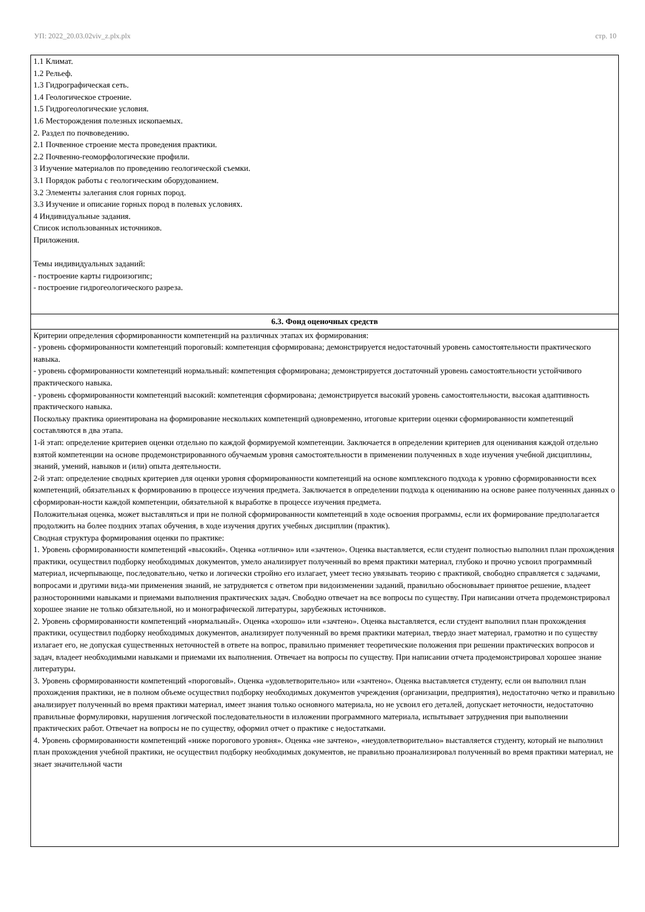УП: 2022_20.03.02viv_z.plx.plx стр. 10
| 1.1 Климат. 1.2 Рельеф. 1.3 Гидрографическая сеть. 1.4 Геологическое строение. 1.5 Гидрогеологические условия. 1.6 Месторождения полезных ископаемых. 2. Раздел по почвоведению. 2.1 Почвенное строение места проведения практики. 2.2 Почвенно-геоморфологические профили. 3 Изучение материалов по проведению геологической съемки. 3.1 Порядок работы с геологическим оборудованием. 3.2 Элементы залегания слоя горных пород. 3.3 Изучение и описание горных пород в полевых условиях. 4 Индивидуальные задания. Список использованных источников. Приложения. Темы индивидуальных заданий: - построение карты гидроизогипс; - построение гидрогеологического разреза. |
| 6.3. Фонд оценочных средств |
| Критерии определения сформированности компетенций на различных этапах их формирования: - уровень сформированности компетенций пороговый: компетенция сформирована; демонстрируется недостаточный уровень самостоятельности практического навыка. - уровень сформированности компетенций нормальный: компетенция сформирована; демонстрируется достаточный уровень самостоятельности устойчивого практического навыка. - уровень сформированности компетенций высокий: компетенция сформирована; демонстрируется высокий уровень самостоятельности, высокая адаптивность практического навыка. Поскольку практика ориентирована на формирование нескольких компетенций одновременно, итоговые критерии оценки сформированности компетенций составляются в два этапа. 1-й этап: определение критериев оценки отдельно по каждой формируемой компетенции. Заключается в определении критериев для оценивания каждой отдельно взятой компетенции на основе продемонстрированного обучаемым уровня самостоятельности в применении полученных в ходе изучения учебной дисциплины, знаний, умений, навыков и (или) опыта деятельности. 2-й этап: определение сводных критериев для оценки уровня сформированности компетенций на основе комплексного подхода к уровню сформированности всех компетенций, обязательных к формированию в процессе изучения предмета. Заключается в определении подхода к оцениванию на основе ранее полученных данных о сформирован-ности каждой компетенции, обязательной к выработке в процессе изучения предмета. Положительная оценка, может выставляться и при не полной сформированности компетенций в ходе освоения программы, если их формирование предполагается продолжить на более поздних этапах обучения, в ходе изучения других учебных дисциплин (практик). Сводная структура формирования оценки по практике: 1. Уровень сформированности компетенций «высокий». Оценка «отлично» или «зачтено». Оценка выставляется, если студент полностью выполнил план прохождения практики, осуществил подборку необходимых документов, умело анализирует полученный во время практики материал, глубоко и прочно усвоил программный материал, исчерпывающе, последовательно, четко и логически стройно его излагает, умеет тесно увязывать теорию с практикой, свободно справляется с задачами, вопросами и другими вида-ми применения знаний, не затрудняется с ответом при видоизменении заданий, правильно обосновывает принятое решение, владеет разносторонними навыками и приемами выполнения практических задач. Свободно отвечает на все вопросы по существу. При написании отчета продемонстрировал хорошее знание не только обязательной, но и монографической литературы, зарубежных источников. 2. Уровень сформированности компетенций «нормальный». Оценка «хорошо» или «зачтено». Оценка выставляется, если студент выполнил план прохождения практики, осуществил подборку необходимых документов, анализирует полученный во время практики материал, твердо знает материал, грамотно и по существу излагает его, не допуская существенных неточностей в ответе на вопрос, правильно применяет теоретические положения при решении практических вопросов и задач, владеет необходимыми навыками и приемами их выполнения. Отвечает на вопросы по существу. При написании отчета продемонстрировал хорошее знание литературы. 3. Уровень сформированности компетенций «пороговый». Оценка «удовлетворительно» или «зачтено». Оценка выставляется студенту, если он выполнил план прохождения практики, не в полном объеме осуществил подборку необходимых документов учреждения (организации, предприятия), недостаточно четко и правильно анализирует полученный во время практики материал, имеет знания только основного материала, но не усвоил его деталей, допускает неточности, недостаточно правильные формулировки, нарушения логической последовательности в изложении программного материала, испытывает затруднения при выполнении практических работ. Отвечает на вопросы не по существу, оформил отчет о практике с недостатками. 4. Уровень сформированности компетенций «ниже порогового уровня». Оценка «не зачтено», «неудовлетворительно» выставляется студенту, который не выполнил план прохождения учебной практики, не осуществил подборку необходимых документов, не правильно проанализировал полученный во время практики материал, не знает значительной части |